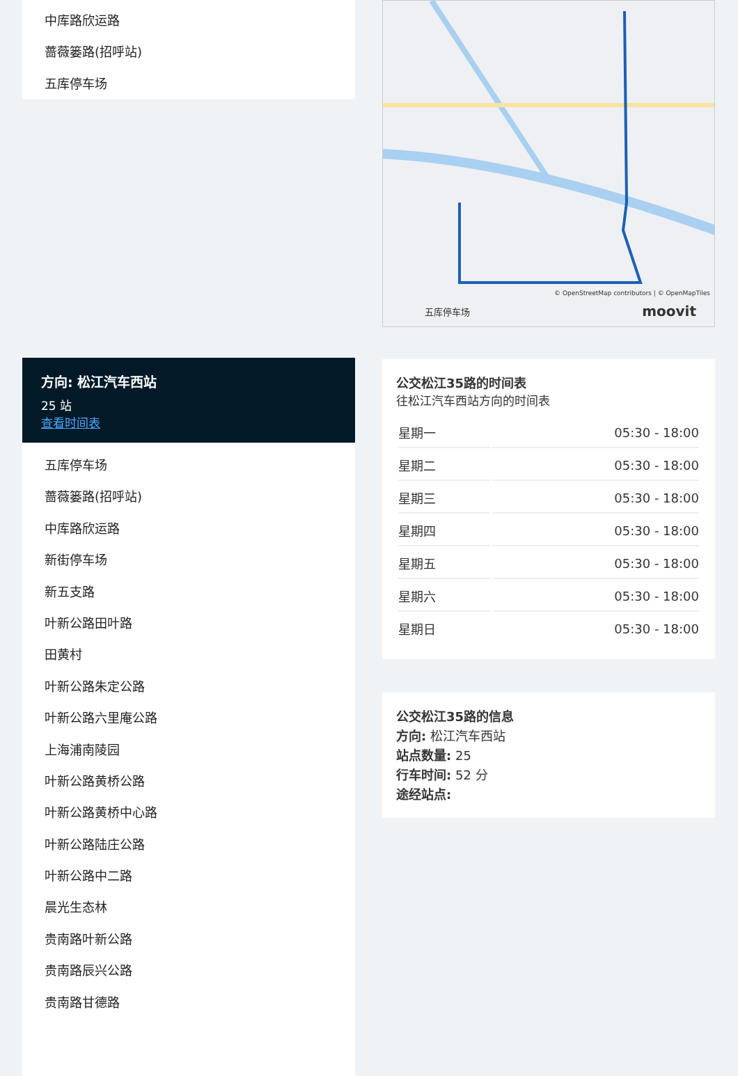中库路欣运路
蔷薇篓路(招呼站)
五库停车场
方向: 松江汽车西站
25 站
查看时间表
五库停车场
蔷薇篓路(招呼站)
中库路欣运路
新街停车场
新五支路
叶新公路田叶路
田黄村
叶新公路朱定公路
叶新公路六里庵公路
上海浦南陵园
叶新公路黄桥公路
叶新公路黄桥中心路
叶新公路陆庄公路
叶新公路中二路
晨光生态林
贵南路叶新公路
贵南路辰兴公路
贵南路甘德路
© OpenStreetMap contributors | © OpenMapTiles
五库停车场 moovit
公交松江35路的时间表
往松江汽车西站方向的时间表
| 星期一 | 05:30 - 18:00 |
| 星期二 | 05:30 - 18:00 |
| 星期三 | 05:30 - 18:00 |
| 星期四 | 05:30 - 18:00 |
| 星期五 | 05:30 - 18:00 |
| 星期六 | 05:30 - 18:00 |
| 星期日 | 05:30 - 18:00 |
公交松江35路的信息
方向: 松江汽车西站
站点数量: 25
行车时间: 52 分
途经站点: